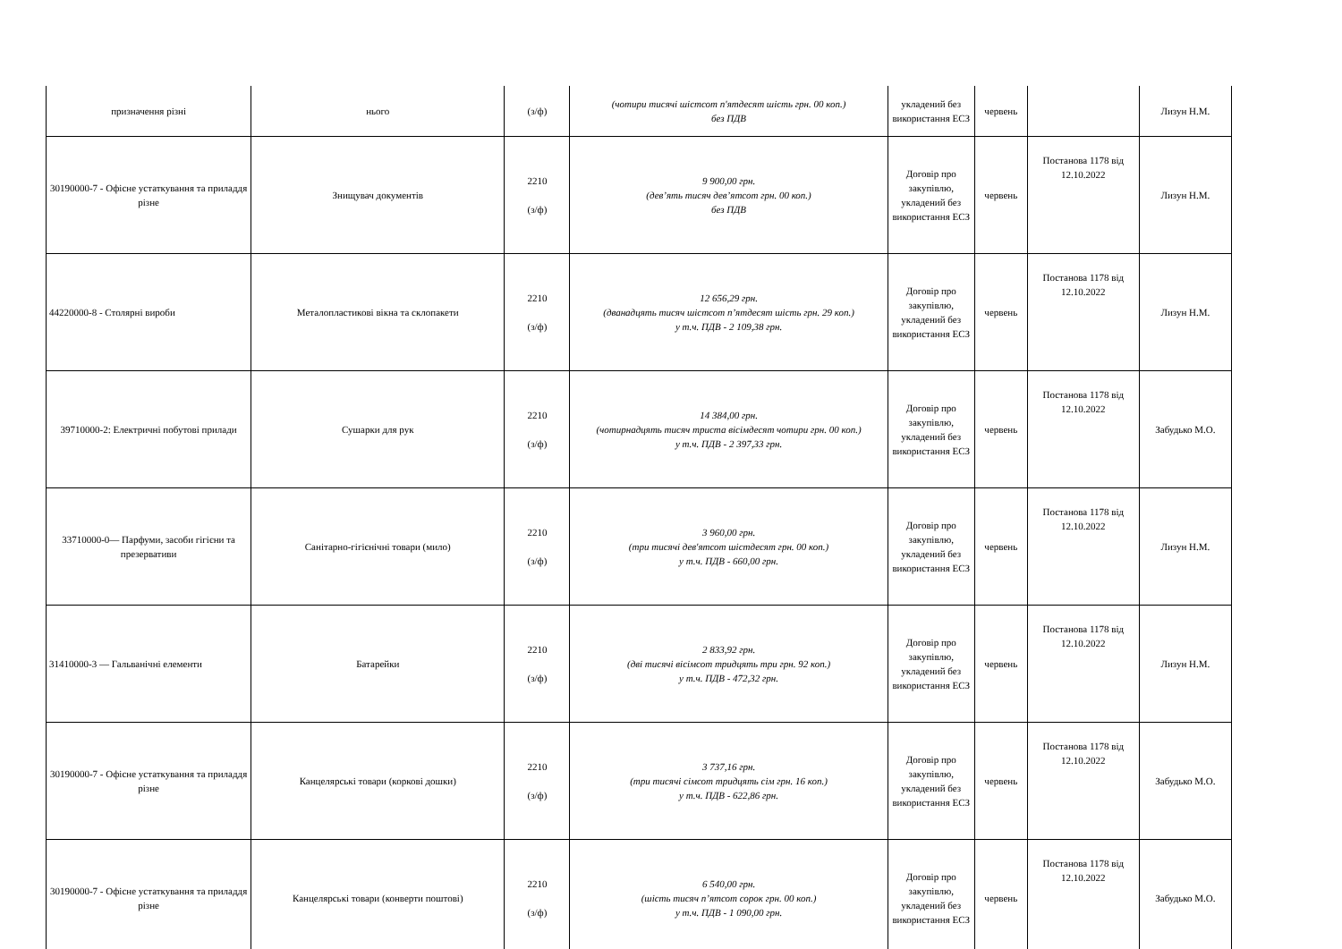| призначення різні | нього | (з/ф) | (чотири тисячі шістсот п'ятдесят шість грн. 00 коп.) без ПДВ | укладений без використання ЕСЗ | червень | | Лизун Н.М. |
| 30190000-7 - Офісне устаткування та приладдя різне | Знищувач документів | 2210 (з/ф) | 9 900,00 грн. (дев’ять тисяч дев’ятсот грн. 00 коп.) без ПДВ | Договір про закупівлю, укладений без використання ЕСЗ | червень | Постанова 1178 від 12.10.2022 | Лизун Н.М. |
| 44220000-8 - Столярні вироби | Металопластикові вікна та склопакети | 2210 (з/ф) | 12 656,29 грн. (дванадцять тисяч шістсот п’ятдесят шість грн. 29 коп.) у т.ч. ПДВ - 2 109,38 грн. | Договір про закупівлю, укладений без використання ЕСЗ | червень | Постанова 1178 від 12.10.2022 | Лизун Н.М. |
| 39710000-2: Електричні побутові прилади | Сушарки для рук | 2210 (з/ф) | 14 384,00 грн. (чотирнадцять тисяч триста вісімдесят чотири грн. 00 коп.) у т.ч. ПДВ - 2 397,33 грн. | Договір про закупівлю, укладений без використання ЕСЗ | червень | Постанова 1178 від 12.10.2022 | Забудько М.О. |
| 33710000-0— Парфуми, засоби гігієни та презервативи | Санітарно-гігієнічні товари (мило) | 2210 (з/ф) | 3 960,00 грн. (три тисячі дев'ятсот шістдесят грн. 00 коп.) у т.ч. ПДВ - 660,00 грн. | Договір про закупівлю, укладений без використання ЕСЗ | червень | Постанова 1178 від 12.10.2022 | Лизун Н.М. |
| 31410000-3 — Гальванічні елементи | Батарейки | 2210 (з/ф) | 2 833,92 грн. (дві тисячі вісімсот тридцять три грн. 92 коп.) у т.ч. ПДВ - 472,32 грн. | Договір про закупівлю, укладений без використання ЕСЗ | червень | Постанова 1178 від 12.10.2022 | Лизун Н.М. |
| 30190000-7 - Офісне устаткування та приладдя різне | Канцелярські товари (коркові дошки) | 2210 (з/ф) | 3 737,16 грн. (три тисячі сімсот тридцять сім грн. 16 коп.) у т.ч. ПДВ - 622,86 грн. | Договір про закупівлю, укладений без використання ЕСЗ | червень | Постанова 1178 від 12.10.2022 | Забудько М.О. |
| 30190000-7 - Офісне устаткування та приладдя різне | Канцелярські товари (конверти поштові) | 2210 (з/ф) | 6 540,00 грн. (шість тисяч п’ятсот сорок грн. 00 коп.) у т.ч. ПДВ - 1 090,00 грн. | Договір про закупівлю, укладений без використання ЕСЗ | червень | Постанова 1178 від 12.10.2022 | Забудько М.О. |